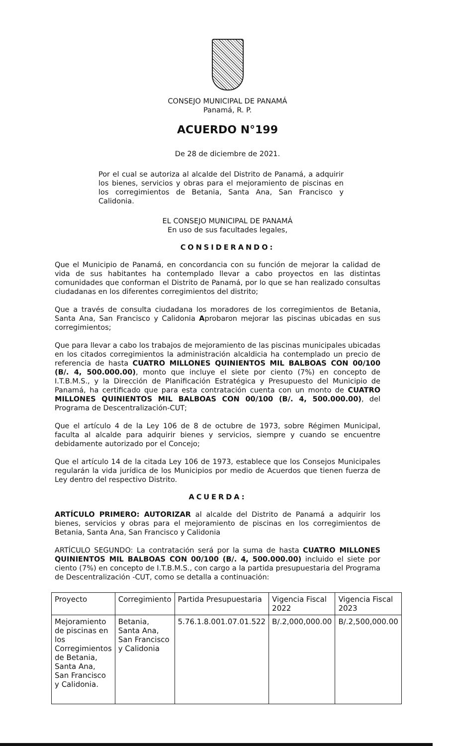CONSEJO MUNICIPAL DE PANAMÁ
Panamá, R. P.
ACUERDO N°199
De 28 de diciembre de 2021.
Por el cual se autoriza al alcalde del Distrito de Panamá, a adquirir los bienes, servicios y obras para el mejoramiento de piscinas en los corregimientos de Betania, Santa Ana, San Francisco y Calidonia.
EL CONSEJO MUNICIPAL DE PANAMÁ
En uso de sus facultades legales,
CONSIDERANDO:
Que el Municipio de Panamá, en concordancia con su función de mejorar la calidad de vida de sus habitantes ha contemplado llevar a cabo proyectos en las distintas comunidades que conforman el Distrito de Panamá, por lo que se han realizado consultas ciudadanas en los diferentes corregimientos del distrito;
Que a través de consulta ciudadana los moradores de los corregimientos de Betania, Santa Ana, San Francisco y Calidonia Aprobaron mejorar las piscinas ubicadas en sus corregimientos;
Que para llevar a cabo los trabajos de mejoramiento de las piscinas municipales ubicadas en los citados corregimientos la administración alcaldicia ha contemplado un precio de referencia de hasta CUATRO MILLONES QUINIENTOS MIL BALBOAS CON 00/100 (B/. 4, 500.000.00), monto que incluye el siete por ciento (7%) en concepto de I.T.B.M.S., y la Dirección de Planificación Estratégica y Presupuesto del Municipio de Panamá, ha certificado que para esta contratación cuenta con un monto de CUATRO MILLONES QUINIENTOS MIL BALBOAS CON 00/100 (B/. 4, 500.000.00), del Programa de Descentralización-CUT;
Que el artículo 4 de la Ley 106 de 8 de octubre de 1973, sobre Régimen Municipal, faculta al alcalde para adquirir bienes y servicios, siempre y cuando se encuentre debidamente autorizado por el Concejo;
Que el artículo 14 de la citada Ley 106 de 1973, establece que los Consejos Municipales regularán la vida jurídica de los Municipios por medio de Acuerdos que tienen fuerza de Ley dentro del respectivo Distrito.
ACUERDA:
ARTÍCULO PRIMERO: AUTORIZAR al alcalde del Distrito de Panamá a adquirir los bienes, servicios y obras para el mejoramiento de piscinas en los corregimientos de Betania, Santa Ana, San Francisco y Calidonia
ARTÍCULO SEGUNDO: La contratación será por la suma de hasta CUATRO MILLONES QUINIENTOS MIL BALBOAS CON 00/100 (B/. 4, 500.000.00) incluido el siete por ciento (7%) en concepto de I.T.B.M.S., con cargo a la partida presupuestaria del Programa de Descentralización -CUT, como se detalla a continuación:
| Proyecto | Corregimiento | Partida Presupuestaria | Vigencia Fiscal 2022 | Vigencia Fiscal 2023 |
| --- | --- | --- | --- | --- |
| Mejoramiento de piscinas en los Corregimientos de Betania, Santa Ana, San Francisco y Calidonia. | Betania, Santa Ana, San Francisco y Calidonia | 5.76.1.8.001.07.01.522 | B/.2,000,000.00 | B/.2,500,000.00 |